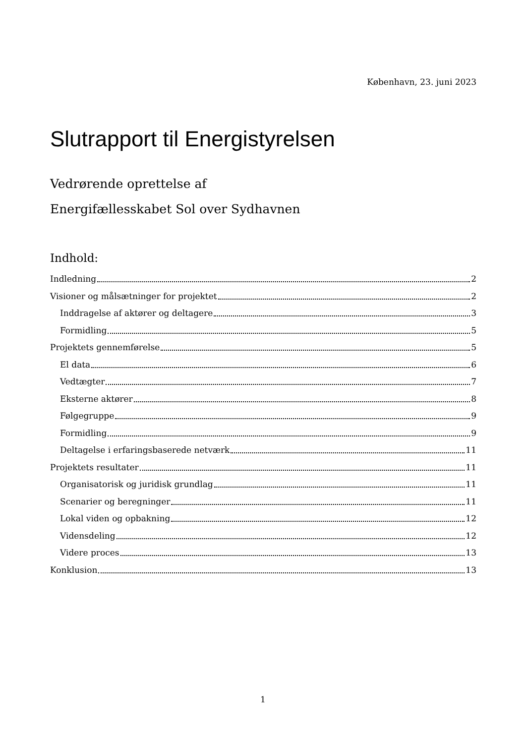København, 23. juni 2023
Slutrapport til Energistyrelsen
Vedrørende oprettelse af
Energifællesskabet Sol over Sydhavnen
Indhold:
Indledning 2
Visioner og målsætninger for projektet 2
Inddragelse af aktører og deltagere 3
Formidling 5
Projektets gennemførelse 5
El data 6
Vedtægter 7
Eksterne aktører 8
Følgegruppe 9
Formidling 9
Deltagelse i erfaringsbaserede netværk 11
Projektets resultater 11
Organisatorisk og juridisk grundlag 11
Scenarier og beregninger 11
Lokal viden og opbakning 12
Vidensdeling 12
Videre proces 13
Konklusion 13
1